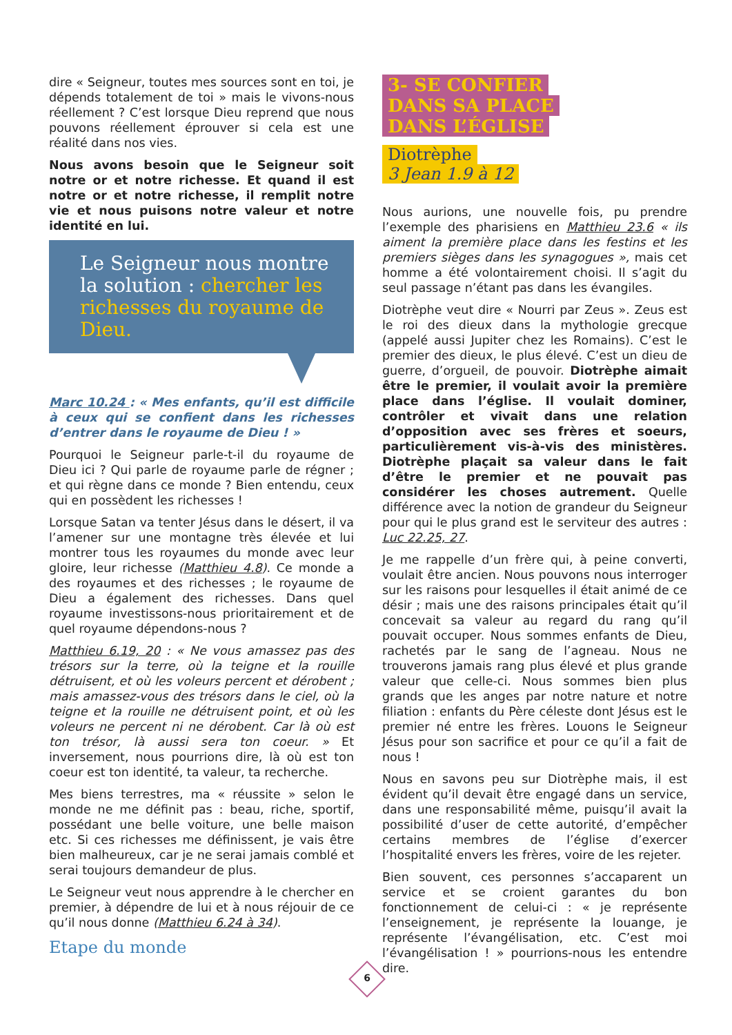dire « Seigneur, toutes mes sources sont en toi, je dépends totalement de toi » mais le vivons-nous réellement ? C’est lorsque Dieu reprend que nous pouvons réellement éprouver si cela est une réalité dans nos vies.
Nous avons besoin que le Seigneur soit notre or et notre richesse. Et quand il est notre or et notre richesse, il remplit notre vie et nous puisons notre valeur et notre identité en lui.
Le Seigneur nous montre la solution : chercher les richesses du royaume de Dieu.
Marc 10.24 : « Mes enfants, qu’il est difficile à ceux qui se confient dans les richesses d’entrer dans le royaume de Dieu ! »
Pourquoi le Seigneur parle-t-il du royaume de Dieu ici ? Qui parle de royaume parle de régner ; et qui règne dans ce monde ? Bien entendu, ceux qui en possèdent les richesses !
Lorsque Satan va tenter Jésus dans le désert, il va l’amener sur une montagne très élevée et lui montrer tous les royaumes du monde avec leur gloire, leur richesse (Matthieu 4.8). Ce monde a des royaumes et des richesses ; le royaume de Dieu a également des richesses. Dans quel royaume investissons-nous prioritairement et de quel royaume dépendons-nous ?
Matthieu 6.19, 20 : « Ne vous amassez pas des trésors sur la terre, où la teigne et la rouille détruisent, et où les voleurs percent et dérobent ; mais amassez-vous des trésors dans le ciel, où la teigne et la rouille ne détruisent point, et où les voleurs ne percent ni ne dérobent. Car là où est ton trésor, là aussi sera ton coeur. » Et inversement, nous pourrions dire, là où est ton coeur est ton identité, ta valeur, ta recherche.
Mes biens terrestres, ma « réussite » selon le monde ne me définit pas : beau, riche, sportif, possédant une belle voiture, une belle maison etc. Si ces richesses me définissent, je vais être bien malheureux, car je ne serai jamais comblé et serai toujours demandeur de plus.
Le Seigneur veut nous apprendre à le chercher en premier, à dépendre de lui et à nous réjouir de ce qu’il nous donne (Matthieu 6.24 à 34).
Etape du monde
3- SE CONFIER
DANS SA PLACE
DANS L’ÉGLISE
Diotrèphe
3 Jean 1.9 à 12
Nous aurions, une nouvelle fois, pu prendre l’exemple des pharisiens en Matthieu 23.6 « ils aiment la première place dans les festins et les premiers sièges dans les synagogues », mais cet homme a été volontairement choisi. Il s’agit du seul passage n’étant pas dans les évangiles.
Diotrèphe veut dire « Nourri par Zeus ». Zeus est le roi des dieux dans la mythologie grecque (appelé aussi Jupiter chez les Romains). C’est le premier des dieux, le plus élevé. C’est un dieu de guerre, d’orgueil, de pouvoir. Diotrèphe aimait être le premier, il voulait avoir la première place dans l’église. Il voulait dominer, contrôler et vivait dans une relation d’opposition avec ses frères et soeurs, particulièrement vis-à-vis des ministères. Diotrèphe plaçait sa valeur dans le fait d’être le premier et ne pouvait pas considérer les choses autrement. Quelle différence avec la notion de grandeur du Seigneur pour qui le plus grand est le serviteur des autres : Luc 22.25, 27.
Je me rappelle d’un frère qui, à peine converti, voulait être ancien. Nous pouvons nous interroger sur les raisons pour lesquelles il était animé de ce désir ; mais une des raisons principales était qu’il concevait sa valeur au regard du rang qu’il pouvait occuper. Nous sommes enfants de Dieu, rachetés par le sang de l’agneau. Nous ne trouverons jamais rang plus élevé et plus grande valeur que celle-ci. Nous sommes bien plus grands que les anges par notre nature et notre filiation : enfants du Père céleste dont Jésus est le premier né entre les frères. Louons le Seigneur Jésus pour son sacrifice et pour ce qu’il a fait de nous !
Nous en savons peu sur Diotrèphe mais, il est évident qu’il devait être engagé dans un service, dans une responsabilité même, puisqu’il avait la possibilité d’user de cette autorité, d’empêcher certains membres de l’église d’exercer l’hospitalité envers les frères, voire de les rejeter.
Bien souvent, ces personnes s’accaparent un service et se croient garantes du bon fonctionnement de celui-ci : « je représente l’enseignement, je représente la louange, je représente l’évangélisation, etc. C’est moi l’évangélisation ! » pourrions-nous les entendre dire.
6